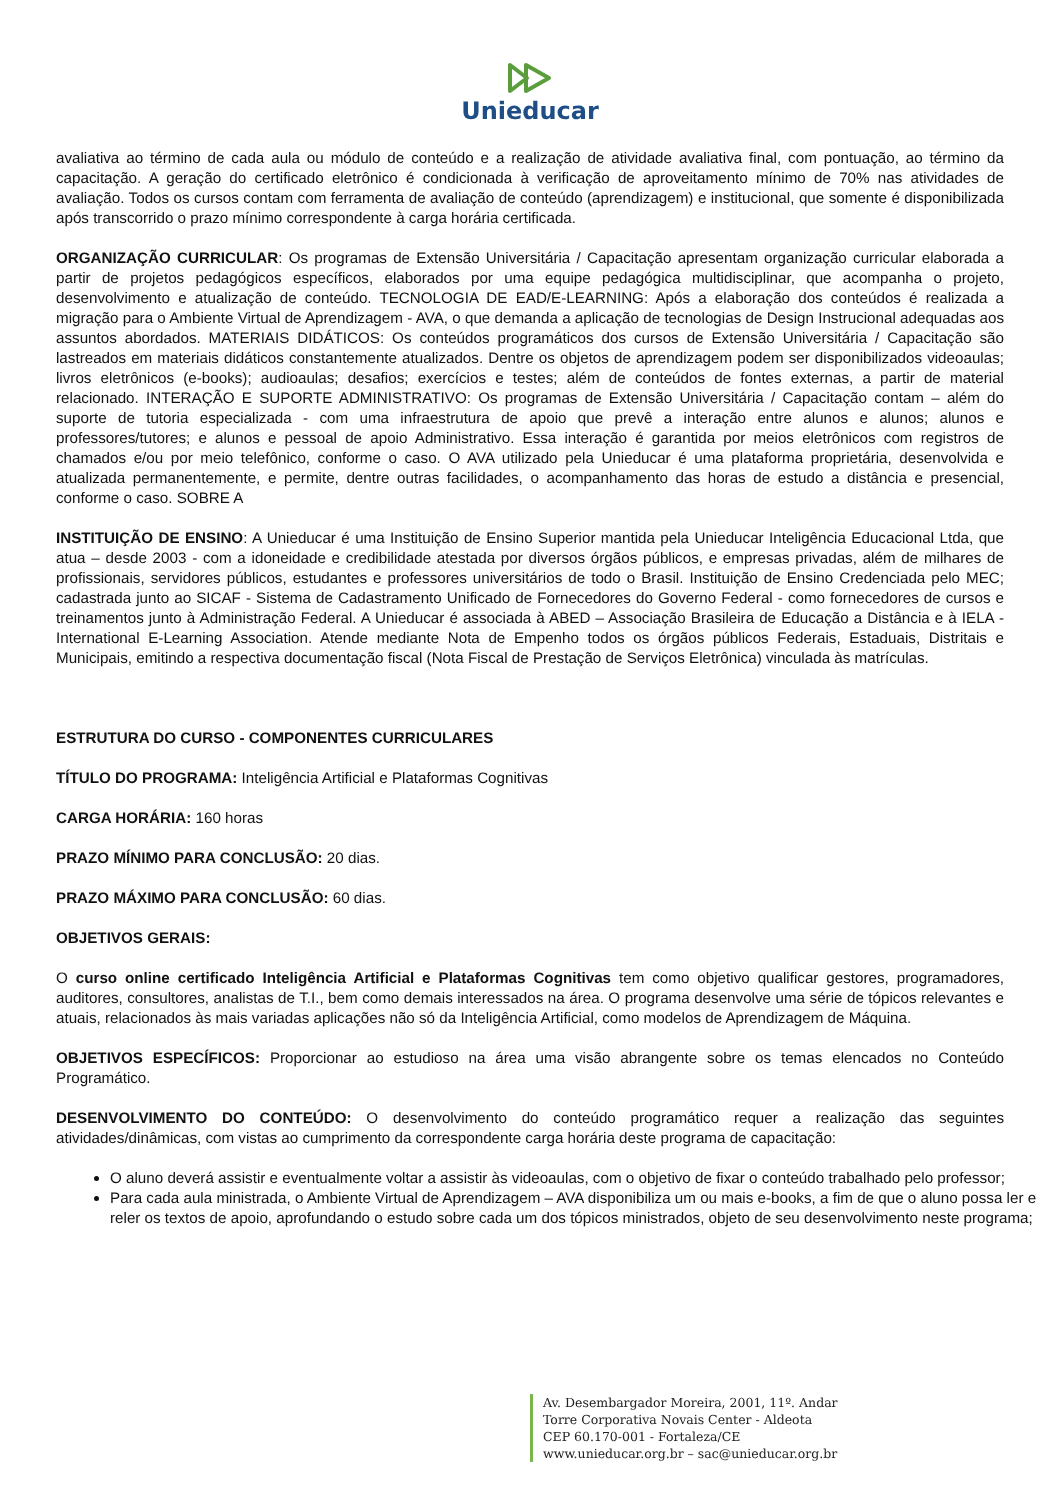Unieducar
avaliativa ao término de cada aula ou módulo de conteúdo e a realização de atividade avaliativa final, com pontuação, ao término da capacitação. A geração do certificado eletrônico é condicionada à verificação de aproveitamento mínimo de 70% nas atividades de avaliação. Todos os cursos contam com ferramenta de avaliação de conteúdo (aprendizagem) e institucional, que somente é disponibilizada após transcorrido o prazo mínimo correspondente à carga horária certificada.
ORGANIZAÇÃO CURRICULAR: Os programas de Extensão Universitária / Capacitação apresentam organização curricular elaborada a partir de projetos pedagógicos específicos, elaborados por uma equipe pedagógica multidisciplinar, que acompanha o projeto, desenvolvimento e atualização de conteúdo. TECNOLOGIA DE EAD/E-LEARNING: Após a elaboração dos conteúdos é realizada a migração para o Ambiente Virtual de Aprendizagem - AVA, o que demanda a aplicação de tecnologias de Design Instrucional adequadas aos assuntos abordados. MATERIAIS DIDÁTICOS: Os conteúdos programáticos dos cursos de Extensão Universitária / Capacitação são lastreados em materiais didáticos constantemente atualizados. Dentre os objetos de aprendizagem podem ser disponibilizados videoaulas; livros eletrônicos (e-books); audioaulas; desafios; exercícios e testes; além de conteúdos de fontes externas, a partir de material relacionado. INTERAÇÃO E SUPORTE ADMINISTRATIVO: Os programas de Extensão Universitária / Capacitação contam – além do suporte de tutoria especializada - com uma infraestrutura de apoio que prevê a interação entre alunos e alunos; alunos e professores/tutores; e alunos e pessoal de apoio Administrativo. Essa interação é garantida por meios eletrônicos com registros de chamados e/ou por meio telefônico, conforme o caso. O AVA utilizado pela Unieducar é uma plataforma proprietária, desenvolvida e atualizada permanentemente, e permite, dentre outras facilidades, o acompanhamento das horas de estudo a distância e presencial, conforme o caso. SOBRE A
INSTITUIÇÃO DE ENSINO: A Unieducar é uma Instituição de Ensino Superior mantida pela Unieducar Inteligência Educacional Ltda, que atua – desde 2003 - com a idoneidade e credibilidade atestada por diversos órgãos públicos, e empresas privadas, além de milhares de profissionais, servidores públicos, estudantes e professores universitários de todo o Brasil. Instituição de Ensino Credenciada pelo MEC; cadastrada junto ao SICAF - Sistema de Cadastramento Unificado de Fornecedores do Governo Federal - como fornecedores de cursos e treinamentos junto à Administração Federal. A Unieducar é associada à ABED – Associação Brasileira de Educação a Distância e à IELA - International E-Learning Association. Atende mediante Nota de Empenho todos os órgãos públicos Federais, Estaduais, Distritais e Municipais, emitindo a respectiva documentação fiscal (Nota Fiscal de Prestação de Serviços Eletrônica) vinculada às matrículas.
ESTRUTURA DO CURSO - COMPONENTES CURRICULARES
TÍTULO DO PROGRAMA: Inteligência Artificial e Plataformas Cognitivas
CARGA HORÁRIA: 160 horas
PRAZO MÍNIMO PARA CONCLUSÃO: 20 dias.
PRAZO MÁXIMO PARA CONCLUSÃO: 60 dias.
OBJETIVOS GERAIS:
O curso online certificado Inteligência Artificial e Plataformas Cognitivas tem como objetivo qualificar gestores, programadores, auditores, consultores, analistas de T.I., bem como demais interessados na área. O programa desenvolve uma série de tópicos relevantes e atuais, relacionados às mais variadas aplicações não só da Inteligência Artificial, como modelos de Aprendizagem de Máquina.
OBJETIVOS ESPECÍFICOS: Proporcionar ao estudioso na área uma visão abrangente sobre os temas elencados no Conteúdo Programático.
DESENVOLVIMENTO DO CONTEÚDO: O desenvolvimento do conteúdo programático requer a realização das seguintes atividades/dinâmicas, com vistas ao cumprimento da correspondente carga horária deste programa de capacitação:
O aluno deverá assistir e eventualmente voltar a assistir às videoaulas, com o objetivo de fixar o conteúdo trabalhado pelo professor;
Para cada aula ministrada, o Ambiente Virtual de Aprendizagem – AVA disponibiliza um ou mais e-books, a fim de que o aluno possa ler e reler os textos de apoio, aprofundando o estudo sobre cada um dos tópicos ministrados, objeto de seu desenvolvimento neste programa;
Av. Desembargador Moreira, 2001, 11º. Andar
Torre Corporativa Novais Center - Aldeota
CEP 60.170-001 - Fortaleza/CE
www.unieducar.org.br – sac@unieducar.org.br